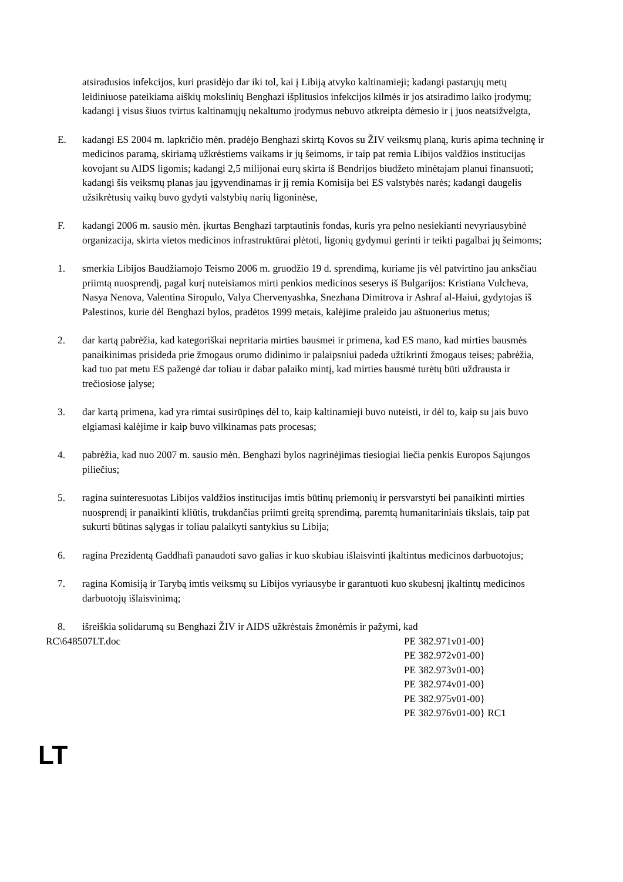atsiradusios infekcijos, kuri prasidėjo dar iki tol, kai į Libiją atvyko kaltinamieji; kadangi pastarųjų metų leidiniuose pateikiama aiškių mokslinių Benghazi išplitusios infekcijos kilmės ir jos atsiradimo laiko įrodymų; kadangi į visus šiuos tvirtus kaltinamųjų nekaltumo įrodymus nebuvo atkreipta dėmesio ir į juos neatsižvelgta,
E. kadangi ES 2004 m. lapkričio mėn. pradėjo Benghazi skirtą Kovos su ŽIV veiksmų planą, kuris apima techninę ir medicinos paramą, skiriamą užkrėstiems vaikams ir jų šeimoms, ir taip pat remia Libijos valdžios institucijas kovojant su AIDS ligomis; kadangi 2,5 milijonai eurų skirta iš Bendrijos biudžeto minėtajam planui finansuoti; kadangi šis veiksmų planas jau įgyvendinamas ir jį remia Komisija bei ES valstybės narės; kadangi daugelis užsikrėtusių vaikų buvo gydyti valstybių narių ligoninėse,
F. kadangi 2006 m. sausio mėn. įkurtas Benghazi tarptautinis fondas, kuris yra pelno nesiekianti nevyriausybinė organizacija, skirta vietos medicinos infrastruktūrai plėtoti, ligonių gydymui gerinti ir teikti pagalbai jų šeimoms;
1. smerkia Libijos Baudžiamojo Teismo 2006 m. gruodžio 19 d. sprendimą, kuriame jis vėl patvirtino jau anksčiau priimtą nuosprendį, pagal kurį nuteisiamos mirti penkios medicinos seserys iš Bulgarijos: Kristiana Vulcheva, Nasya Nenova, Valentina Siropulo, Valya Chervenyashka, Snezhana Dimitrova ir Ashraf al-Haiui, gydytojas iš Palestinos, kurie dėl Benghazi bylos, pradėtos 1999 metais, kalėjime praleido jau aštuonerius metus;
2. dar kartą pabrėžia, kad kategoriškai nepritaria mirties bausmei ir primena, kad ES mano, kad mirties bausmės panaikinimas prisideda prie žmogaus orumo didinimo ir palaipsniui padeda užtikrinti žmogaus teises; pabrėžia, kad tuo pat metu ES pažengė dar toliau ir dabar palaiko mintį, kad mirties bausmė turėtų būti uždrausta ir trečiosiose įalyse;
3. dar kartą primena, kad yra rimtai susirūpinęs dėl to, kaip kaltinamieji buvo nuteisti, ir dėl to, kaip su jais buvo elgiamasi kalėjime ir kaip buvo vilkinamas pats procesas;
4. pabrėžia, kad nuo 2007 m. sausio mėn. Benghazi bylos nagrinėjimas tiesiogiai liečia penkis Europos Sąjungos piliečius;
5. ragina suinteresuotas Libijos valdžios institucijas imtis būtinų priemonių ir persvarstyti bei panaikinti mirties nuosprendį ir panaikinti kliūtis, trukdančias priimti greitą sprendimą, paremtą humanitariniais tikslais, taip pat sukurti būtinas sąlygas ir toliau palaikyti santykius su Libija;
6. ragina Prezidentą Gaddhafi panaudoti savo galias ir kuo skubiau išlaisvinti įkaltintus medicinos darbuotojus;
7. ragina Komisiją ir Tarybą imtis veiksmų su Libijos vyriausybe ir garantuoti kuo skubesnį įkaltintų medicinos darbuotojų išlaisvinimą;
8. išreiškia solidarumą su Benghazi ŽIV ir AIDS užkrėstais žmonėmis ir pažymi, kad
RC\648507LT.doc PE 382.971v01-00}
PE 382.972v01-00}
PE 382.973v01-00}
PE 382.974v01-00}
PE 382.975v01-00}
PE 382.976v01-00} RC1
LT